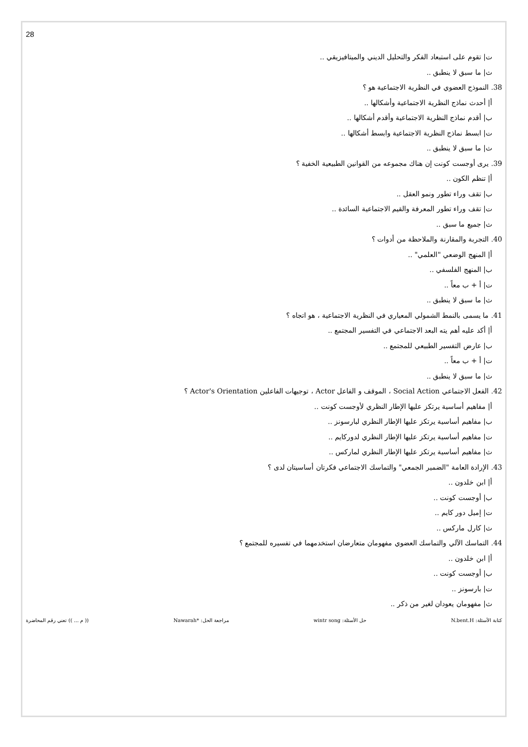28
ت| تقوم على استبعاد الفكر والتحليل الديني والميتافيزيقي ..
ث| ما سبق لا ينطبق ..
38. النموذج العضوي في النظرية الاجتماعية هو ؟
أ| أحدث نماذج النظرية الاجتماعية وأشكالها ..
ب| أقدم نماذج النظرية الاجتماعية وأقدم أشكالها ..
ت| ابسط نماذج النظرية الاجتماعية وابسط أشكالها ..
ث| ما سبق لا ينطبق ..
39. يرى أوجست كونت إن هناك مجموعه من القوانين الطبيعية الخفية ؟
أ| تنظم الكون ..
ب| تقف وراء تطور ونمو العقل ..
ت| تقف وراء تطور المعرفة والقيم الاجتماعية السائدة ..
ث| جميع ما سبق ..
40. التجربة والمقارنة والملاحظة من أدوات ؟
أ| المنهج الوضعي "العلمي" ..
ب| المنهج الفلسفي ..
ت| أ + ب معاً ..
ث| ما سبق لا ينطبق ..
41. ما يسمى بالنمط الشمولي المعياري في النظرية الاجتماعية ، هو اتجاه ؟
أ| أكد عليه أهم يته البعد الاجتماعي في التفسير المجتمع ..
ب| عارض التفسير الطبيعي للمجتمع ..
ت| أ + ب معاً ..
ث| ما سبق لا ينطبق ..
42. الفعل الاجتماعي Social Action ، الموقف و الفاعل Actor ، توجيهات الفاعلين Actor's Orientation ؟
أ| مفاهيم أساسية يرتكز عليها الإطار النظري لأوجست كونت ..
ب| مفاهيم أساسية يرتكز عليها الإطار النظري لبارسونز ..
ت| مفاهيم أساسية يرتكز عليها الإطار النظري لدوركايم ..
ث| مفاهيم أساسية يرتكز عليها الإطار النظري لماركس ..
43. الإرادة العامة "الضمير الجمعي" والتماسك الاجتماعي فكرتان أساسيتان لدى ؟
أ| ابن خلدون ..
ب| أوجست كونت ..
ت| إميل دور كايم ..
ث| كارل ماركس ..
44. التماسك الآلي والتماسك العضوي مفهومان متعارضان استخدمهما في تفسيره للمجتمع ؟
أ| ابن خلدون ..
ب| أوجست كونت ..
ت| بارسونز ..
ث| مفهومان يعودان لغير من ذكر ..
كتابة الأسئلة: N.bent.H حل الأسئلة: wintr song مراجعة الحل: *Nawarah (( م ... )) تعني رقم المحاضرة